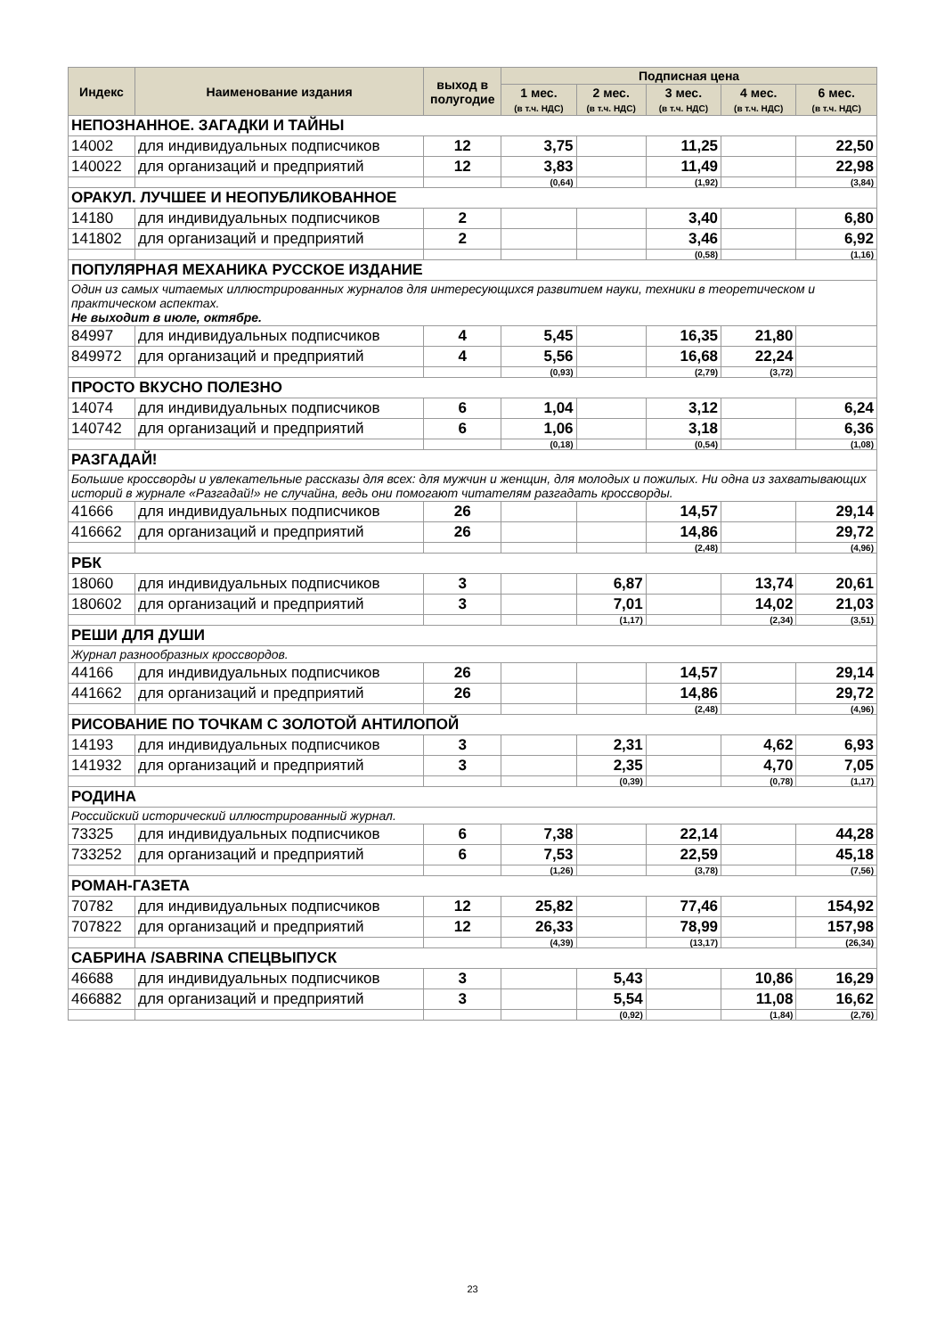| Индекс | Наименование издания | выход в полугодие | Подписная цена | | | | |
| --- | --- | --- | --- | --- | --- | --- | --- |
| | | | 1 мес. (в т.ч. НДС) | 2 мес. (в т.ч. НДС) | 3 мес. (в т.ч. НДС) | 4 мес. (в т.ч. НДС) | 6 мес. (в т.ч. НДС) |
| НЕПОЗНАННОЕ. ЗАГАДКИ И ТАЙНЫ | | | | | | | |
| 14002 | для индивидуальных подписчиков | 12 | 3,75 | | 11,25 | | 22,50 |
| 140022 | для организаций и предприятий | 12 | 3,83 | | 11,49 | | 22,98 |
| | | | (0,64) | | (1,92) | | (3,84) |
| ОРАКУЛ. ЛУЧШЕЕ И НЕОПУБЛИКОВАННОЕ | | | | | | | |
| 14180 | для индивидуальных подписчиков | 2 | | | 3,40 | | 6,80 |
| 141802 | для организаций и предприятий | 2 | | | 3,46 | | 6,92 |
| | | | | | (0,58) | | (1,16) |
| ПОПУЛЯРНАЯ МЕХАНИКА РУССКОЕ ИЗДАНИЕ | | | | | | | |
| Один из самых читаемых иллюстрированных журналов для интересующихся развитием науки, техники в теоретическом и практическом аспектах. Не выходит в июле, октябре. | | | | | | | |
| 84997 | для индивидуальных подписчиков | 4 | 5,45 | | 16,35 | 21,80 | |
| 849972 | для организаций и предприятий | 4 | 5,56 | | 16,68 | 22,24 | |
| | | | (0,93) | | (2,79) | (3,72) | |
| ПРОСТО ВКУСНО ПОЛЕЗНО | | | | | | | |
| 14074 | для индивидуальных подписчиков | 6 | 1,04 | | 3,12 | | 6,24 |
| 140742 | для организаций и предприятий | 6 | 1,06 | | 3,18 | | 6,36 |
| | | | (0,18) | | (0,54) | | (1,08) |
| РАЗГАДАЙ! | | | | | | | |
| Большие кроссворды и увлекательные рассказы для всех: для мужчин и женщин, для молодых и пожилых. Ни одна из захватывающих историй в журнале «Разгадай!» не случайна, ведь они помогают читателям разгадать кроссворды. | | | | | | | |
| 41666 | для индивидуальных подписчиков | 26 | | | 14,57 | | 29,14 |
| 416662 | для организаций и предприятий | 26 | | | 14,86 | | 29,72 |
| | | | | | (2,48) | | (4,96) |
| РБК | | | | | | | |
| 18060 | для индивидуальных подписчиков | 3 | | 6,87 | | 13,74 | 20,61 |
| 180602 | для организаций и предприятий | 3 | | 7,01 | | 14,02 | 21,03 |
| | | | | (1,17) | | (2,34) | (3,51) |
| РЕШИ ДЛЯ ДУШИ | | | | | | | |
| Журнал разнообразных кроссвордов. | | | | | | | |
| 44166 | для индивидуальных подписчиков | 26 | | | 14,57 | | 29,14 |
| 441662 | для организаций и предприятий | 26 | | | 14,86 | | 29,72 |
| | | | | | (2,48) | | (4,96) |
| РИСОВАНИЕ ПО ТОЧКАМ С ЗОЛОТОЙ АНТИЛОПОЙ | | | | | | | |
| 14193 | для индивидуальных подписчиков | 3 | | 2,31 | | 4,62 | 6,93 |
| 141932 | для организаций и предприятий | 3 | | 2,35 | | 4,70 | 7,05 |
| | | | | (0,39) | | (0,78) | (1,17) |
| РОДИНА | | | | | | | |
| Российский исторический иллюстрированный журнал. | | | | | | | |
| 73325 | для индивидуальных подписчиков | 6 | 7,38 | | 22,14 | | 44,28 |
| 733252 | для организаций и предприятий | 6 | 7,53 | | 22,59 | | 45,18 |
| | | | (1,26) | | (3,78) | | (7,56) |
| РОМАН-ГАЗЕТА | | | | | | | |
| 70782 | для индивидуальных подписчиков | 12 | 25,82 | | 77,46 | | 154,92 |
| 707822 | для организаций и предприятий | 12 | 26,33 | | 78,99 | | 157,98 |
| | | | (4,39) | | (13,17) | | (26,34) |
| САБРИНА /SABRINA СПЕЦВЫПУСК | | | | | | | |
| 46688 | для индивидуальных подписчиков | 3 | | 5,43 | | 10,86 | 16,29 |
| 466882 | для организаций и предприятий | 3 | | 5,54 | | 11,08 | 16,62 |
| | | | | (0,92) | | (1,84) | (2,76) |
23